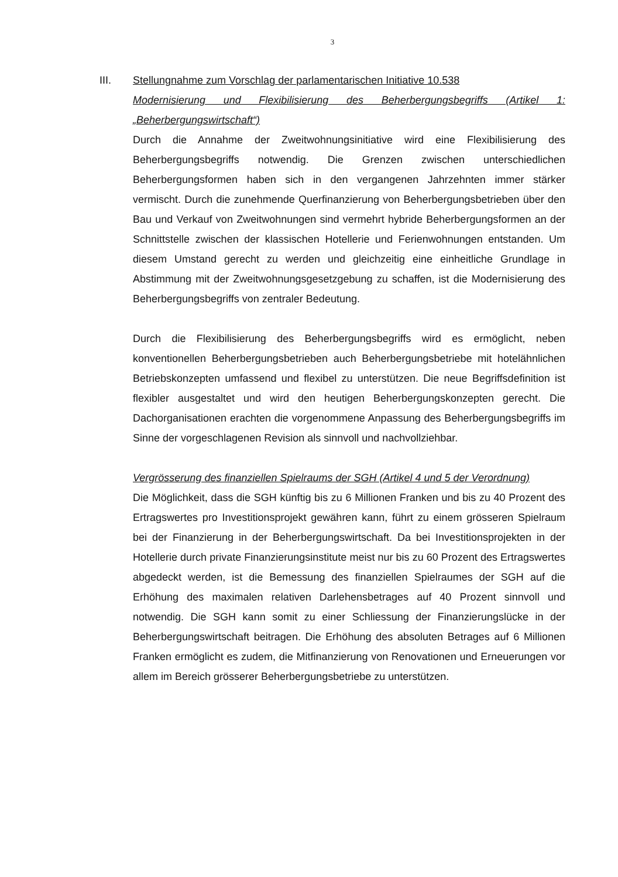3
III. Stellungnahme zum Vorschlag der parlamentarischen Initiative 10.538
Modernisierung und Flexibilisierung des Beherbergungsbegriffs (Artikel 1: „Beherbergungswirtschaft“)
Durch die Annahme der Zweitwohnungsinitiative wird eine Flexibilisierung des Beherbergungsbegriffs notwendig. Die Grenzen zwischen unterschiedlichen Beherbergungsformen haben sich in den vergangenen Jahrzehnten immer stärker vermischt. Durch die zunehmende Querfinanzierung von Beherbergungsbetrieben über den Bau und Verkauf von Zweitwohnungen sind vermehrt hybride Beherbergungsformen an der Schnittstelle zwischen der klassischen Hotellerie und Ferienwohnungen entstanden. Um diesem Umstand gerecht zu werden und gleichzeitig eine einheitliche Grundlage in Abstimmung mit der Zweitwohnungsgesetzgebung zu schaffen, ist die Modernisierung des Beherbergungsbegriffs von zentraler Bedeutung.
Durch die Flexibilisierung des Beherbergungsbegriffs wird es ermöglicht, neben konventionellen Beherbergungsbetrieben auch Beherbergungsbetriebe mit hotelähnlichen Betriebskonzepten umfassend und flexibel zu unterstützen. Die neue Begriffsdefinition ist flexibler ausgestaltet und wird den heutigen Beherbergungskonzepten gerecht. Die Dachorganisationen erachten die vorgenommene Anpassung des Beherbergungsbegriffs im Sinne der vorgeschlagenen Revision als sinnvoll und nachvollziehbar.
Vergrösserung des finanziellen Spielraums der SGH (Artikel 4 und 5 der Verordnung)
Die Möglichkeit, dass die SGH künftig bis zu 6 Millionen Franken und bis zu 40 Prozent des Ertragswertes pro Investitionsprojekt gewähren kann, führt zu einem grösseren Spielraum bei der Finanzierung in der Beherbergungswirtschaft. Da bei Investitionsprojekten in der Hotellerie durch private Finanzierungsinstitute meist nur bis zu 60 Prozent des Ertragswertes abgedeckt werden, ist die Bemessung des finanziellen Spielraumes der SGH auf die Erhöhung des maximalen relativen Darlehensbetrages auf 40 Prozent sinnvoll und notwendig. Die SGH kann somit zu einer Schliessung der Finanzierungslücke in der Beherbergungswirtschaft beitragen. Die Erhöhung des absoluten Betrages auf 6 Millionen Franken ermöglicht es zudem, die Mitfinanzierung von Renovationen und Erneuerungen vor allem im Bereich grösserer Beherbergungsbetriebe zu unterstützen.